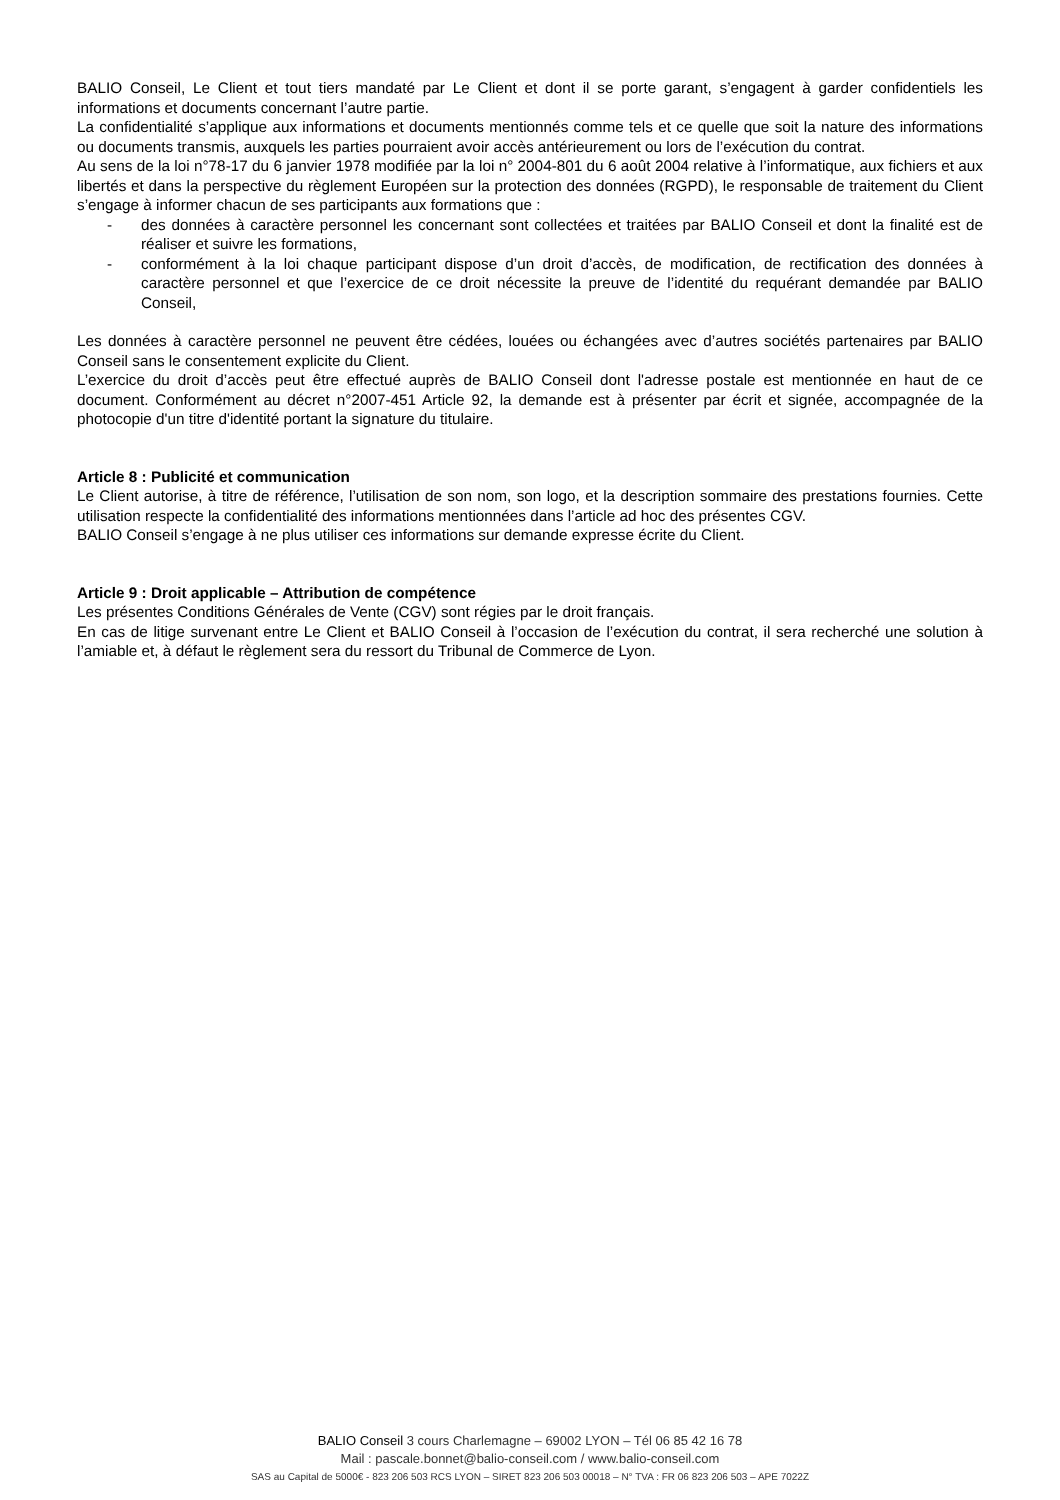BALIO Conseil, Le Client et tout tiers mandaté par Le Client et dont il se porte garant, s’engagent à garder confidentiels les informations et documents concernant l’autre partie.
La confidentialité s’applique aux informations et documents mentionnés comme tels et ce quelle que soit la nature des informations ou documents transmis, auxquels les parties pourraient avoir accès antérieurement ou lors de l’exécution du contrat.
Au sens de la loi n°78-17 du 6 janvier 1978 modifiée par la loi n° 2004-801 du 6 août 2004 relative à l’informatique, aux fichiers et aux libertés et dans la perspective du règlement Européen sur la protection des données (RGPD), le responsable de traitement du Client s’engage à informer chacun de ses participants aux formations que :
- des données à caractère personnel les concernant sont collectées et traitées par BALIO Conseil et dont la finalité est de réaliser et suivre les formations,
- conformément à la loi chaque participant dispose d’un droit d’accès, de modification, de rectification des données à caractère personnel et que l’exercice de ce droit nécessite la preuve de l’identité du requérant demandée par BALIO Conseil,
Les données à caractère personnel ne peuvent être cédées, louées ou échangées avec d’autres sociétés partenaires par BALIO Conseil sans le consentement explicite du Client.
L’exercice du droit d’accès peut être effectué auprès de BALIO Conseil dont l'adresse postale est mentionnée en haut de ce document. Conformément au décret n°2007-451 Article 92, la demande est à présenter par écrit et signée, accompagnée de la photocopie d'un titre d'identité portant la signature du titulaire.
Article 8 : Publicité et communication
Le Client autorise, à titre de référence, l’utilisation de son nom, son logo, et la description sommaire des prestations fournies. Cette utilisation respecte la confidentialité des informations mentionnées dans l’article ad hoc des présentes CGV.
BALIO Conseil s’engage à ne plus utiliser ces informations sur demande expresse écrite du Client.
Article 9 : Droit applicable – Attribution de compétence
Les présentes Conditions Générales de Vente (CGV) sont régies par le droit français.
En cas de litige survenant entre Le Client et BALIO Conseil à l’occasion de l’exécution du contrat, il sera recherché une solution à l’amiable et, à défaut le règlement sera du ressort du Tribunal de Commerce de Lyon.
BALIO Conseil 3 cours Charlemagne – 69002 LYON – Tél 06 85 42 16 78
Mail : pascale.bonnet@balio-conseil.com / www.balio-conseil.com
SAS au Capital de 5000€ - 823 206 503 RCS LYON – SIRET 823 206 503 00018 – N° TVA : FR 06 823 206 503 – APE 7022Z